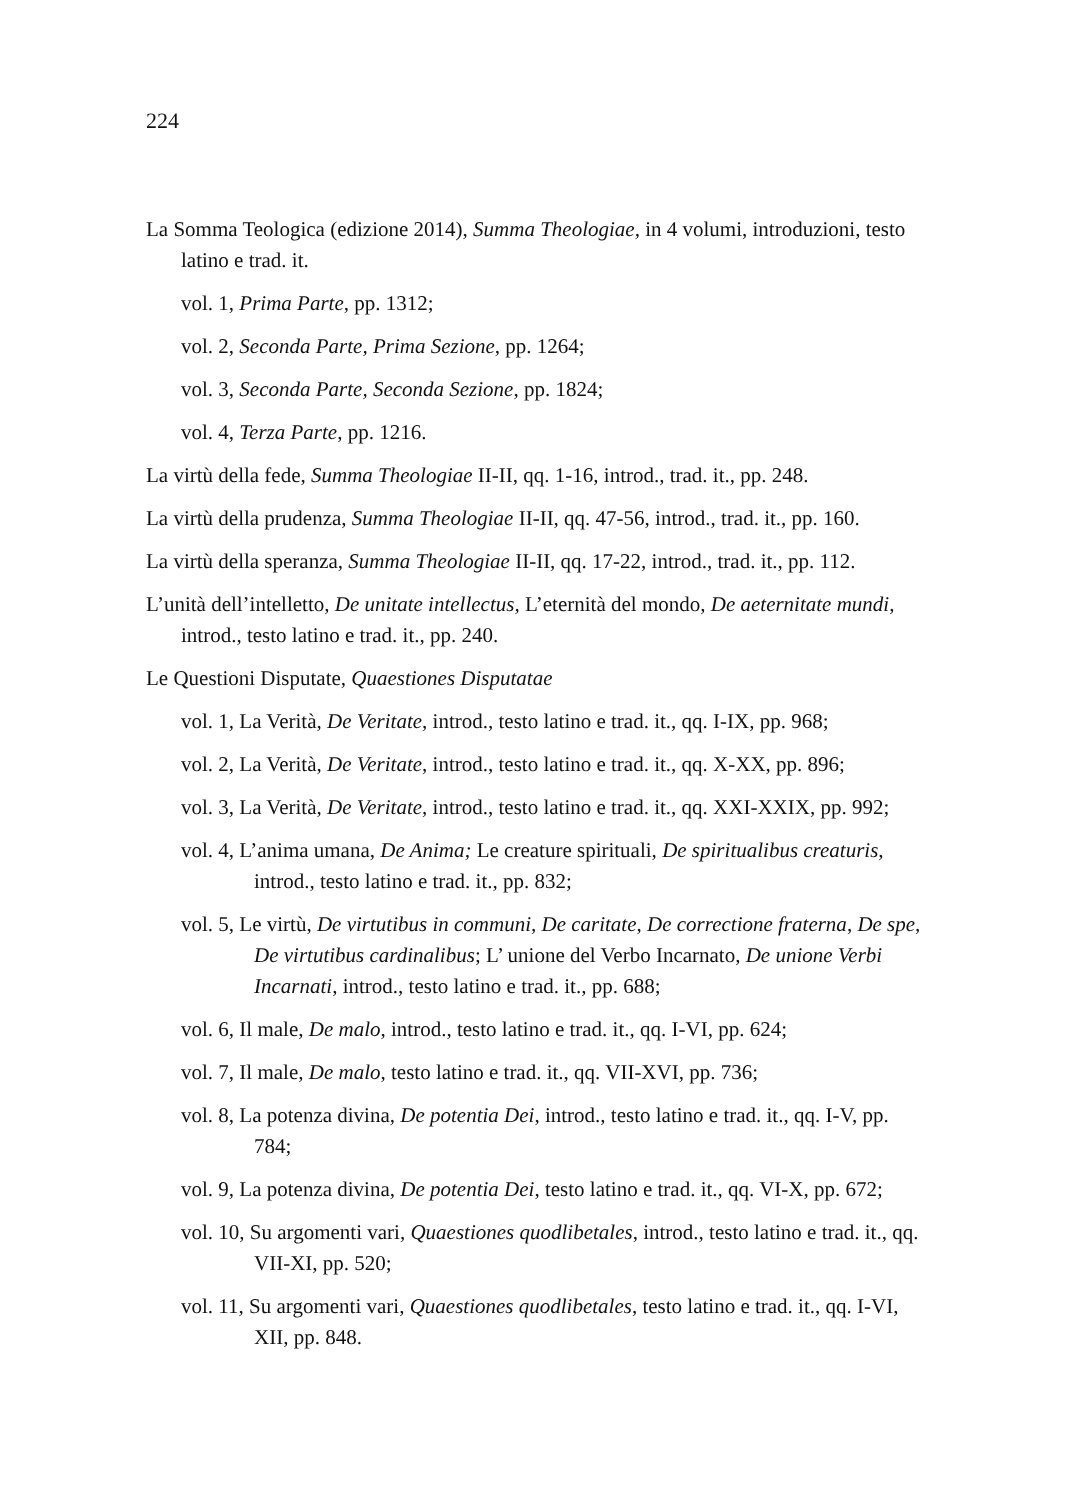224
La Somma Teologica (edizione 2014), Summa Theologiae, in 4 volumi, introduzioni, testo latino e trad. it.
vol. 1, Prima Parte, pp. 1312;
vol. 2, Seconda Parte, Prima Sezione, pp. 1264;
vol. 3, Seconda Parte, Seconda Sezione, pp. 1824;
vol. 4, Terza Parte, pp. 1216.
La virtù della fede, Summa Theologiae II-II, qq. 1-16, introd., trad. it., pp. 248.
La virtù della prudenza, Summa Theologiae II-II, qq. 47-56, introd., trad. it., pp. 160.
La virtù della speranza, Summa Theologiae II-II, qq. 17-22, introd., trad. it., pp. 112.
L’unità dell’intelletto, De unitate intellectus, L’eternità del mondo, De aeternitate mundi, introd., testo latino e trad. it., pp. 240.
Le Questioni Disputate, Quaestiones Disputatae
vol. 1, La Verità, De Veritate, introd., testo latino e trad. it., qq. I-IX, pp. 968;
vol. 2, La Verità, De Veritate, introd., testo latino e trad. it., qq. X-XX, pp. 896;
vol. 3, La Verità, De Veritate, introd., testo latino e trad. it., qq. XXI-XXIX, pp. 992;
vol. 4, L’anima umana, De Anima; Le creature spirituali, De spiritualibus creaturis, introd., testo latino e trad. it., pp. 832;
vol. 5, Le virtù, De virtutibus in communi, De caritate, De correctione fraterna, De spe, De virtutibus cardinalibus; L’ unione del Verbo Incarnato, De unione Verbi Incarnati, introd., testo latino e trad. it., pp. 688;
vol. 6, Il male, De malo, introd., testo latino e trad. it., qq. I-VI, pp. 624;
vol. 7, Il male, De malo, testo latino e trad. it., qq. VII-XVI, pp. 736;
vol. 8, La potenza divina, De potentia Dei, introd., testo latino e trad. it., qq. I-V, pp. 784;
vol. 9, La potenza divina, De potentia Dei, testo latino e trad. it., qq. VI-X, pp. 672;
vol. 10, Su argomenti vari, Quaestiones quodlibetales, introd., testo latino e trad. it., qq. VII-XI, pp. 520;
vol. 11, Su argomenti vari, Quaestiones quodlibetales, testo latino e trad. it., qq. I-VI, XII, pp. 848.